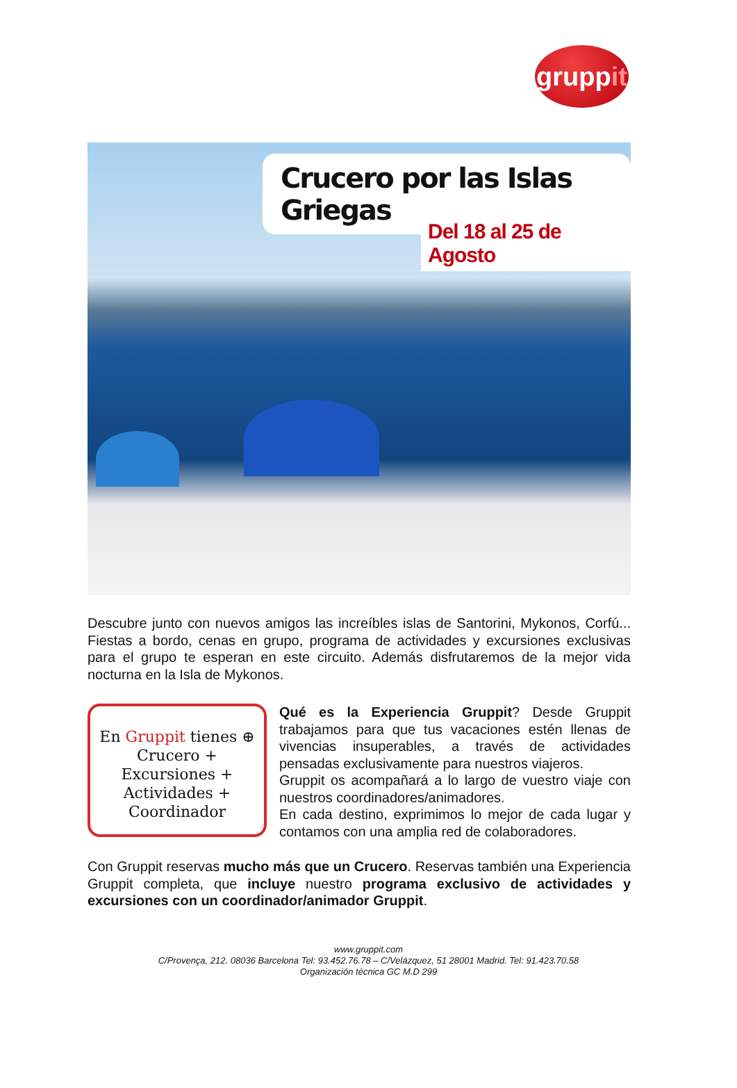grupp it
Crucero por las Islas Griegas
Del 18 al 25 de Agosto
Descubre junto con nuevos amigos las increíbles islas de Santorini, Mykonos, Corfú... Fiestas a bordo, cenas en grupo, programa de actividades y excursiones exclusivas para el grupo te esperan en este circuito. Además disfrutaremos de la mejor vida nocturna en la Isla de Mykonos.
En Gruppit tienes ⊕
Crucero +
Excursiones +
Actividades +
Coordinador
Qué es la Experiencia Gruppit? Desde Gruppit trabajamos para que tus vacaciones estén llenas de vivencias insuperables, a través de actividades pensadas exclusivamente para nuestros viajeros.
Gruppit os acompañará a lo largo de vuestro viaje con nuestros coordinadores/animadores.
En cada destino, exprimimos lo mejor de cada lugar y contamos con una amplia red de colaboradores.
Con Gruppit reservas mucho más que un Crucero. Reservas también una Experiencia Gruppit completa, que incluye nuestro programa exclusivo de actividades y excursiones con un coordinador/animador Gruppit.
www.gruppit.com
C/Provença, 212. 08036 Barcelona Tel: 93.452.76.78 – C/Velázquez, 51 28001 Madrid. Tel: 91.423.70.58
Organización técnica GC M.D 299